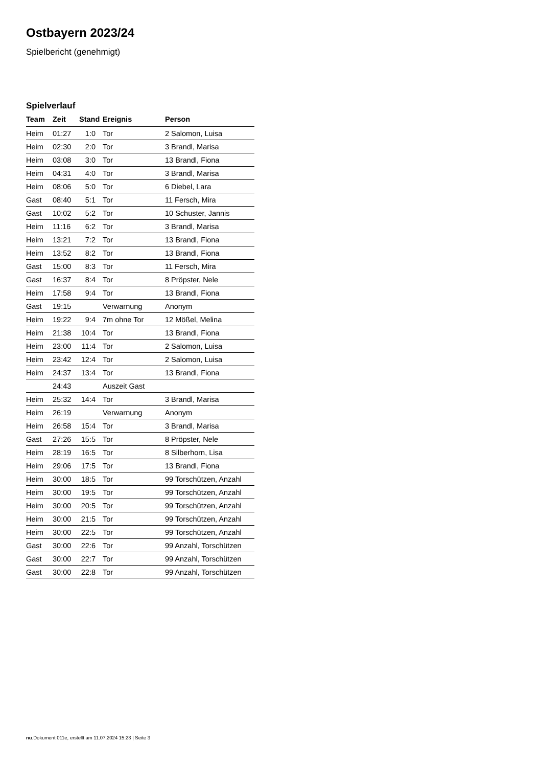Ostbayern 2023/24
Spielbericht (genehmigt)
Spielverlauf
| Team | Zeit | Stand | Ereignis | Person |
| --- | --- | --- | --- | --- |
| Heim | 01:27 | 1:0 | Tor | 2 Salomon, Luisa |
| Heim | 02:30 | 2:0 | Tor | 3 Brandl, Marisa |
| Heim | 03:08 | 3:0 | Tor | 13 Brandl, Fiona |
| Heim | 04:31 | 4:0 | Tor | 3 Brandl, Marisa |
| Heim | 08:06 | 5:0 | Tor | 6 Diebel, Lara |
| Gast | 08:40 | 5:1 | Tor | 11 Fersch, Mira |
| Gast | 10:02 | 5:2 | Tor | 10 Schuster, Jannis |
| Heim | 11:16 | 6:2 | Tor | 3 Brandl, Marisa |
| Heim | 13:21 | 7:2 | Tor | 13 Brandl, Fiona |
| Heim | 13:52 | 8:2 | Tor | 13 Brandl, Fiona |
| Gast | 15:00 | 8:3 | Tor | 11 Fersch, Mira |
| Gast | 16:37 | 8:4 | Tor | 8 Pröpster, Nele |
| Heim | 17:58 | 9:4 | Tor | 13 Brandl, Fiona |
| Gast | 19:15 | | Verwarnung | Anonym |
| Heim | 19:22 | 9:4 | 7m ohne Tor | 12 Mößel, Melina |
| Heim | 21:38 | 10:4 | Tor | 13 Brandl, Fiona |
| Heim | 23:00 | 11:4 | Tor | 2 Salomon, Luisa |
| Heim | 23:42 | 12:4 | Tor | 2 Salomon, Luisa |
| Heim | 24:37 | 13:4 | Tor | 13 Brandl, Fiona |
| | 24:43 | | Auszeit Gast | |
| Heim | 25:32 | 14:4 | Tor | 3 Brandl, Marisa |
| Heim | 26:19 | | Verwarnung | Anonym |
| Heim | 26:58 | 15:4 | Tor | 3 Brandl, Marisa |
| Gast | 27:26 | 15:5 | Tor | 8 Pröpster, Nele |
| Heim | 28:19 | 16:5 | Tor | 8 Silberhorn, Lisa |
| Heim | 29:06 | 17:5 | Tor | 13 Brandl, Fiona |
| Heim | 30:00 | 18:5 | Tor | 99 Torschützen, Anzahl |
| Heim | 30:00 | 19:5 | Tor | 99 Torschützen, Anzahl |
| Heim | 30:00 | 20:5 | Tor | 99 Torschützen, Anzahl |
| Heim | 30:00 | 21:5 | Tor | 99 Torschützen, Anzahl |
| Heim | 30:00 | 22:5 | Tor | 99 Torschützen, Anzahl |
| Gast | 30:00 | 22:6 | Tor | 99 Anzahl, Torschützen |
| Gast | 30:00 | 22:7 | Tor | 99 Anzahl, Torschützen |
| Gast | 30:00 | 22:8 | Tor | 99 Anzahl, Torschützen |
nu.Dokument 011e, erstellt am 11.07.2024 15:23 | Seite 3